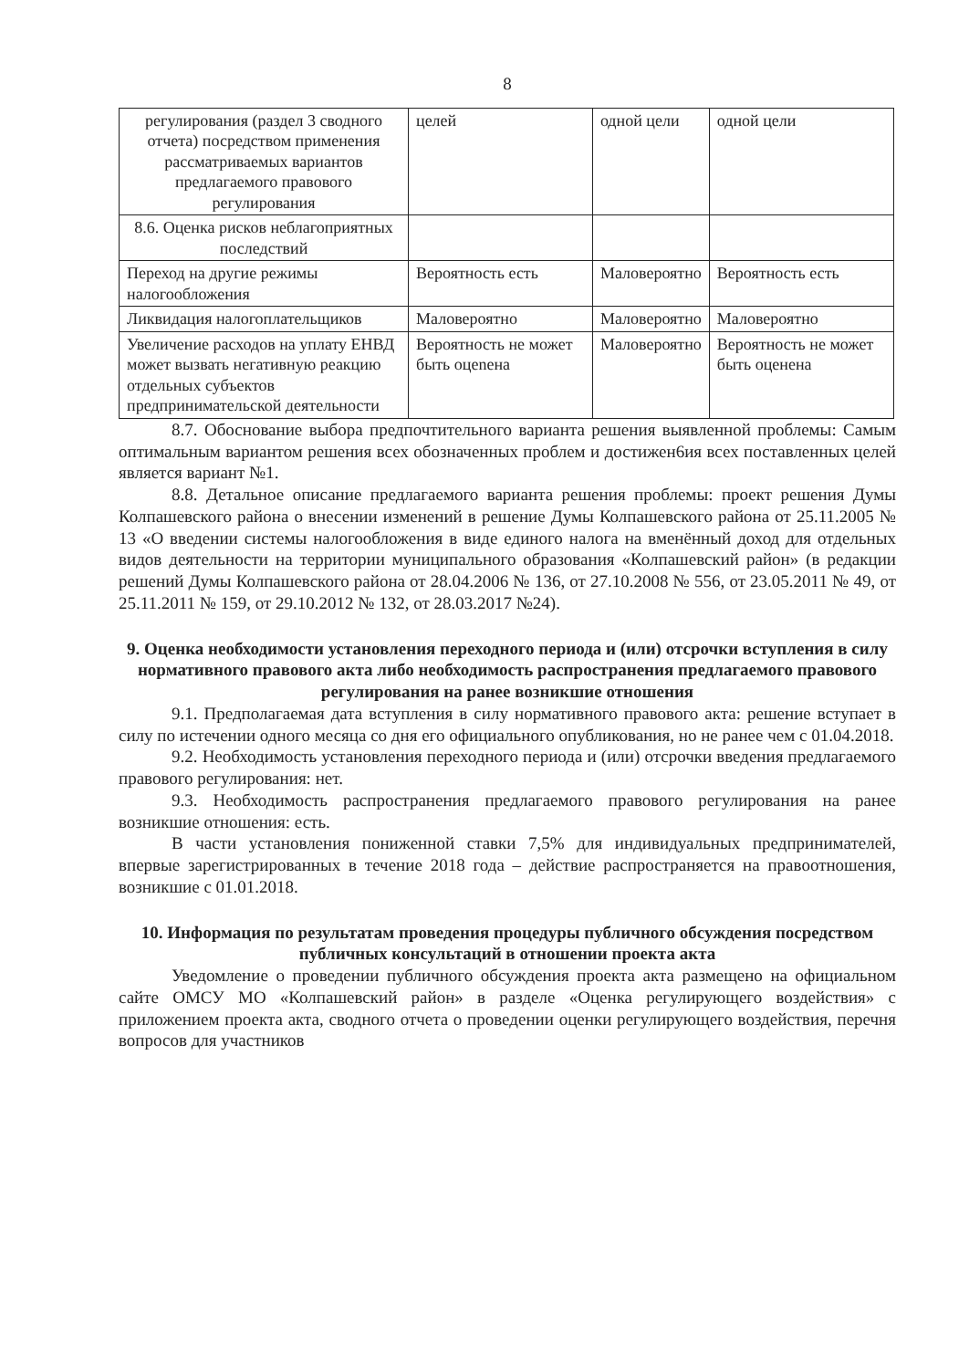8
| регулирования (раздел 3 сводного отчета) посредством применения рассматриваемых вариантов предлагаемого правового регулирования | целей | одной цели | одной цели |
| 8.6. Оценка рисков неблагоприятных последствий | | | |
| Переход на другие режимы налогообложения | Вероятность есть | Маловероятно | Вероятность есть |
| Ликвидация налогоплательщиков | Маловероятно | Маловероятно | Маловероятно |
| Увеличение расходов на уплату ЕНВД может вызвать негативную реакцию отдельных субъектов предпринимательской деятельности | Вероятность не может быть оцenена | Маловероятно | Вероятность не может быть оценена |
8.7. Обоснование выбора предпочтительного варианта решения выявленной проблемы: Самым оптимальным вариантом решения всех обозначенных проблем и достижен6ия всех поставленных целей является вариант №1.
8.8. Детальное описание предлагаемого варианта решения проблемы: проект решения Думы Колпашевского района о внесении изменений в решение Думы Колпашевского района от 25.11.2005 № 13 «О введении системы налогообложения в виде единого налога на вменённый доход для отдельных видов деятельности на территории муниципального образования «Колпашевский район» (в редакции решений Думы Колпашевского района от 28.04.2006 № 136, от 27.10.2008 № 556, от 23.05.2011 № 49, от 25.11.2011 № 159, от 29.10.2012 № 132, от 28.03.2017 №24).
9. Оценка необходимости установления переходного периода и (или) отсрочки вступления в силу нормативного правового акта либо необходимость распространения предлагаемого правового регулирования на ранее возникшие отношения
9.1. Предполагаемая дата вступления в силу нормативного правового акта: решение вступает в силу по истечении одного месяца со дня его официального опубликования, но не ранее чем с 01.04.2018.
9.2. Необходимость установления переходного периода и (или) отсрочки введения предлагаемого правового регулирования: нет.
9.3. Необходимость распространения предлагаемого правового регулирования на ранее возникшие отношения: есть.
В части установления пониженной ставки 7,5% для индивидуальных предпринимателей, впервые зарегистрированных в течение 2018 года – действие распространяется на правоотношения, возникшие с 01.01.2018.
10. Информация по результатам проведения процедуры публичного обсуждения посредством публичных консультаций в отношении проекта акта
Уведомление о проведении публичного обсуждения проекта акта размещено на официальном сайте ОМСУ МО «Колпашевский район» в разделе «Оценка регулирующего воздействия» с приложением проекта акта, сводного отчета о проведении оценки регулирующего воздействия, перечня вопросов для участников